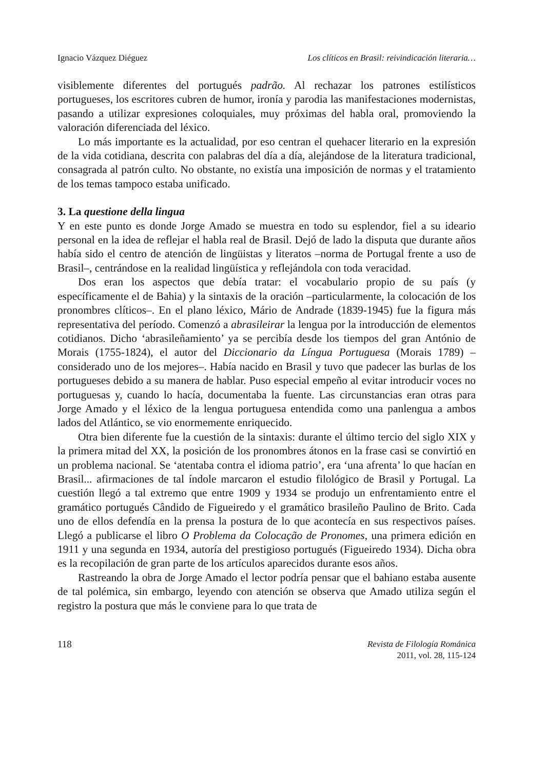Ignacio Vázquez Diéguez Los clíticos en Brasil: reivindicación literaria…
visiblemente diferentes del portugués padrão. Al rechazar los patrones estilísticos portugueses, los escritores cubren de humor, ironía y parodia las manifestaciones modernistas, pasando a utilizar expresiones coloquiales, muy próximas del habla oral, promoviendo la valoración diferenciada del léxico.
Lo más importante es la actualidad, por eso centran el quehacer literario en la expresión de la vida cotidiana, descrita con palabras del día a día, alejándose de la literatura tradicional, consagrada al patrón culto. No obstante, no existía una imposición de normas y el tratamiento de los temas tampoco estaba unificado.
3. La questione della lingua
Y en este punto es donde Jorge Amado se muestra en todo su esplendor, fiel a su ideario personal en la idea de reflejar el habla real de Brasil. Dejó de lado la disputa que durante años había sido el centro de atención de lingüistas y literatos –norma de Portugal frente a uso de Brasil–, centrándose en la realidad lingüística y reflejándola con toda veracidad.
Dos eran los aspectos que debía tratar: el vocabulario propio de su país (y específicamente el de Bahia) y la sintaxis de la oración –particularmente, la colocación de los pronombres clíticos–. En el plano léxico, Mário de Andrade (1839-1945) fue la figura más representativa del período. Comenzó a abrasileirar la lengua por la introducción de elementos cotidianos. Dicho ‘abrasileñamiento’ ya se percibía desde los tiempos del gran António de Morais (1755-1824), el autor del Diccionario da Língua Portuguesa (Morais 1789) –considerado uno de los mejores–. Había nacido en Brasil y tuvo que padecer las burlas de los portugueses debido a su manera de hablar. Puso especial empeño al evitar introducir voces no portuguesas y, cuando lo hacía, documentaba la fuente. Las circunstancias eran otras para Jorge Amado y el léxico de la lengua portuguesa entendida como una panlengua a ambos lados del Atlántico, se vio enormemente enriquecido.
Otra bien diferente fue la cuestión de la sintaxis: durante el último tercio del siglo XIX y la primera mitad del XX, la posición de los pronombres átonos en la frase casi se convirtió en un problema nacional. Se ‘atentaba contra el idioma patrio’, era ‘una afrenta’ lo que hacían en Brasil... afirmaciones de tal índole marcaron el estudio filológico de Brasil y Portugal. La cuestión llegó a tal extremo que entre 1909 y 1934 se produjo un enfrentamiento entre el gramático portugués Cândido de Figueiredo y el gramático brasileño Paulino de Brito. Cada uno de ellos defendía en la prensa la postura de lo que acontecía en sus respectivos países. Llegó a publicarse el libro O Problema da Colocação de Pronomes, una primera edición en 1911 y una segunda en 1934, autoría del prestigioso portugués (Figueiredo 1934). Dicha obra es la recopilación de gran parte de los artículos aparecidos durante esos años.
Rastreando la obra de Jorge Amado el lector podría pensar que el bahiano estaba ausente de tal polémica, sin embargo, leyendo con atención se observa que Amado utiliza según el registro la postura que más le conviene para lo que trata de
118
Revista de Filología Románica
2011, vol. 28, 115-124